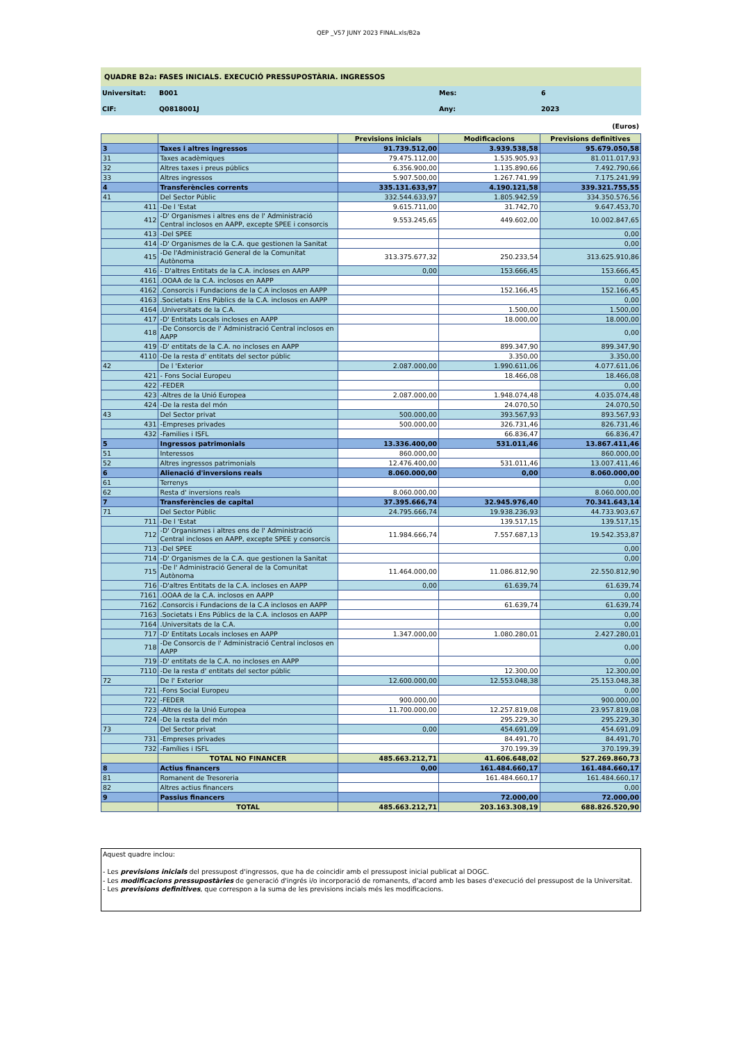QEP _V57 JUNY 2023 FINAL.xls/B2a
QUADRE B2a: FASES INICIALS. EXECUCIÓ PRESSUPOSTÀRIA. INGRESSOS
Universitat:
B001
Mes:
6
CIF:
Q0818001J
Any:
2023
(Euros)
| | | Previsions inicials | Modificacions | Previsions definitives |
| --- | --- | --- | --- | --- |
| 3 | Taxes i altres ingressos | 91.739.512,00 | 3.939.538,58 | 95.679.050,58 |
| 31 | Taxes acadèmiques | 79.475.112,00 | 1.535.905,93 | 81.011.017,93 |
| 32 | Altres taxes i preus públics | 6.356.900,00 | 1.135.890,66 | 7.492.790,66 |
| 33 | Altres ingressos | 5.907.500,00 | 1.267.741,99 | 7.175.241,99 |
| 4 | Transferències corrents | 335.131.633,97 | 4.190.121,58 | 339.321.755,55 |
| 41 | Del Sector Públic | 332.544.633,97 | 1.805.942,59 | 334.350.576,56 |
| 411 | -De l 'Estat | 9.615.711,00 | 31.742,70 | 9.647.453,70 |
| 412 | -D' Organismes i altres ens de l' Administració Central inclosos en AAPP, excepte SPEE i consorcis | 9.553.245,65 | 449.602,00 | 10.002.847,65 |
| 413 | -Del SPEE | | | 0,00 |
| 414 | -D' Organismes de la C.A. que gestionen la Sanitat | | | 0,00 |
| 415 | -De l'Administració General de la Comunitat Autònoma | 313.375.677,32 | 250.233,54 | 313.625.910,86 |
| 416 | - D'altres Entitats de la C.A. incloses en AAPP | 0,00 | 153.666,45 | 153.666,45 |
| 4161 | .OOAA de la C.A. inclosos en AAPP | | | 0,00 |
| 4162 | .Consorcis i Fundacions de la C.A inclosos en AAPP | | 152.166,45 | 152.166,45 |
| 4163 | .Societats i Ens Públics de la C.A. inclosos en AAPP | | | 0,00 |
| 4164 | .Universitats de la C.A. | | 1.500,00 | 1.500,00 |
| 417 | -D' Entitats Locals incloses en AAPP | | 18.000,00 | 18.000,00 |
| 418 | -De Consorcis de l' Administració Central inclosos en AAPP | | | 0,00 |
| 419 | -D' entitats de la C.A. no incloses en AAPP | | 899.347,90 | 899.347,90 |
| 4110 | -De la resta d' entitats del sector públic | | 3.350,00 | 3.350,00 |
| 42 | De l 'Exterior | 2.087.000,00 | 1.990.611,06 | 4.077.611,06 |
| 421 | - Fons Social Europeu | | 18.466,08 | 18.466,08 |
| 422 | -FEDER | | | 0,00 |
| 423 | -Altres de la Unió Europea | 2.087.000,00 | 1.948.074,48 | 4.035.074,48 |
| 424 | -De la resta del món | | 24.070,50 | 24.070,50 |
| 43 | Del Sector privat | 500.000,00 | 393.567,93 | 893.567,93 |
| 431 | -Empreses privades | 500.000,00 | 326.731,46 | 826.731,46 |
| 432 | -Families i ISFL | | 66.836,47 | 66.836,47 |
| 5 | Ingressos patrimonials | 13.336.400,00 | 531.011,46 | 13.867.411,46 |
| 51 | Interessos | 860.000,00 | | 860.000,00 |
| 52 | Altres ingressos patrimonials | 12.476.400,00 | 531.011,46 | 13.007.411,46 |
| 6 | Alienació d'inversions reals | 8.060.000,00 | 0,00 | 8.060.000,00 |
| 61 | Terrenys | | | 0,00 |
| 62 | Resta d' inversions reals | 8.060.000,00 | | 8.060.000,00 |
| 7 | Transferències de capital | 37.395.666,74 | 32.945.976,40 | 70.341.643,14 |
| 71 | Del Sector Públic | 24.795.666,74 | 19.938.236,93 | 44.733.903,67 |
| 711 | -De l 'Estat | | 139.517,15 | 139.517,15 |
| 712 | -D' Organismes i altres ens de l' Administració Central inclosos en AAPP, excepte SPEE y consorcis | 11.984.666,74 | 7.557.687,13 | 19.542.353,87 |
| 713 | -Del SPEE | | | 0,00 |
| 714 | -D' Organismes de la C.A. que gestionen la Sanitat | | | 0,00 |
| 715 | -De l' Administració General de la Comunitat Autònoma | 11.464.000,00 | 11.086.812,90 | 22.550.812,90 |
| 716 | -D'altres Entitats de la C.A. incloses en AAPP | 0,00 | 61.639,74 | 61.639,74 |
| 7161 | .OOAA de la C.A. inclosos en AAPP | | | 0,00 |
| 7162 | .Consorcis i Fundacions de la C.A inclosos en AAPP | | 61.639,74 | 61.639,74 |
| 7163 | .Societats i Ens Públics de la C.A. inclosos en AAPP | | | 0,00 |
| 7164 | .Universitats de la C.A. | | | 0,00 |
| 717 | -D' Entitats Locals incloses en AAPP | 1.347.000,00 | 1.080.280,01 | 2.427.280,01 |
| 718 | -De Consorcis de l' Administració Central inclosos en AAPP | | | 0,00 |
| 719 | -D' entitats de la C.A. no incloses en AAPP | | | 0,00 |
| 7110 | -De la resta d' entitats del sector públic | | 12.300,00 | 12.300,00 |
| 72 | De l' Exterior | 12.600.000,00 | 12.553.048,38 | 25.153.048,38 |
| 721 | -Fons Social Europeu | | | 0,00 |
| 722 | -FEDER | 900.000,00 | | 900.000,00 |
| 723 | -Altres de la Unió Europea | 11.700.000,00 | 12.257.819,08 | 23.957.819,08 |
| 724 | -De la resta del món | | 295.229,30 | 295.229,30 |
| 73 | Del Sector privat | 0,00 | 454.691,09 | 454.691,09 |
| 731 | -Empreses privades | | 84.491,70 | 84.491,70 |
| 732 | -Famílies i ISFL | | 370.199,39 | 370.199,39 |
| | TOTAL NO FINANCER | 485.663.212,71 | 41.606.648,02 | 527.269.860,73 |
| 8 | Actius financers | 0,00 | 161.484.660,17 | 161.484.660,17 |
| 81 | Romanent de Tresoreria | | 161.484.660,17 | 161.484.660,17 |
| 82 | Altres actius financers | | | 0,00 |
| 9 | Passius financers | | 72.000,00 | 72.000,00 |
| | TOTAL | 485.663.212,71 | 203.163.308,19 | 688.826.520,90 |
Aquest quadre inclou:
- Les previsions inicials del pressupost d'ingressos, que ha de coincidir amb el pressupost inicial publicat al DOGC.
- Les modificacions pressupostàries de generació d'ingrés i/o incorporació de romanents, d'acord amb les bases d'execució del pressupost de la Universitat.
- Les previsions definitives, que correspon a la suma de les previsions incials més les modificacions.